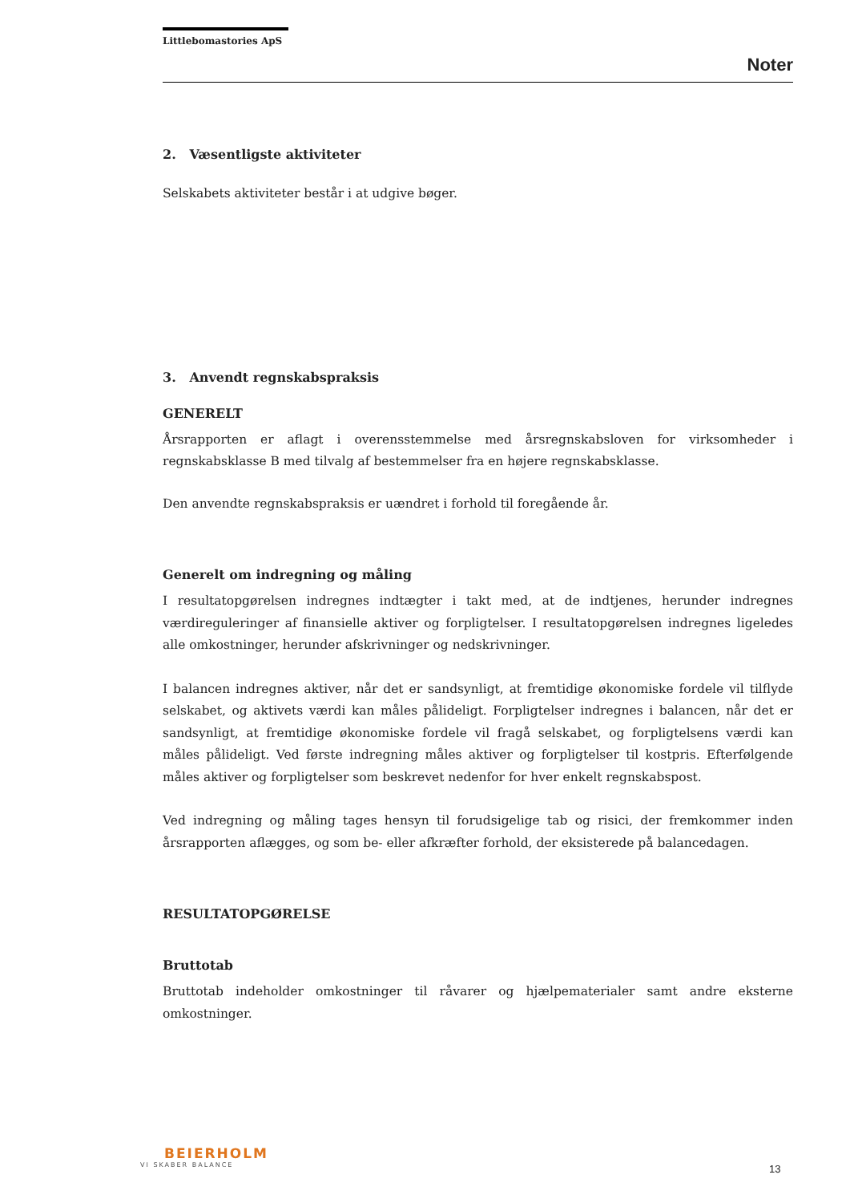Littlebomastories ApS
Noter
2. Væsentligste aktiviteter
Selskabets aktiviteter består i at udgive bøger.
3. Anvendt regnskabspraksis
GENERELT
Årsrapporten er aflagt i overensstemmelse med årsregnskabsloven for virksomheder i regnskabsklasse B med tilvalg af bestemmelser fra en højere regnskabsklasse.
Den anvendte regnskabspraksis er uændret i forhold til foregående år.
Generelt om indregning og måling
I resultatopgørelsen indregnes indtægter i takt med, at de indtjenes, herunder indregnes værdireguleringer af finansielle aktiver og forpligtelser. I resultatopgørelsen indregnes ligeledes alle omkostninger, herunder afskrivninger og nedskrivninger.
I balancen indregnes aktiver, når det er sandsynligt, at fremtidige økonomiske fordele vil tilflyde selskabet, og aktivets værdi kan måles pålideligt. Forpligtelser indregnes i balancen, når det er sandsynligt, at fremtidige økonomiske fordele vil fragå selskabet, og forpligtelsens værdi kan måles pålideligt. Ved første indregning måles aktiver og forpligtelser til kostpris. Efterfølgende måles aktiver og forpligtelser som beskrevet nedenfor for hver enkelt regnskabspost.
Ved indregning og måling tages hensyn til forudsigelige tab og risici, der fremkommer inden årsrapporten aflægges, og som be- eller afkræfter forhold, der eksisterede på balancedagen.
RESULTATOPGØRELSE
Bruttotab
Bruttotab indeholder omkostninger til råvarer og hjælpematerialer samt andre eksterne omkostninger.
BEIERHOLM
VI SKABER BALANCE
13